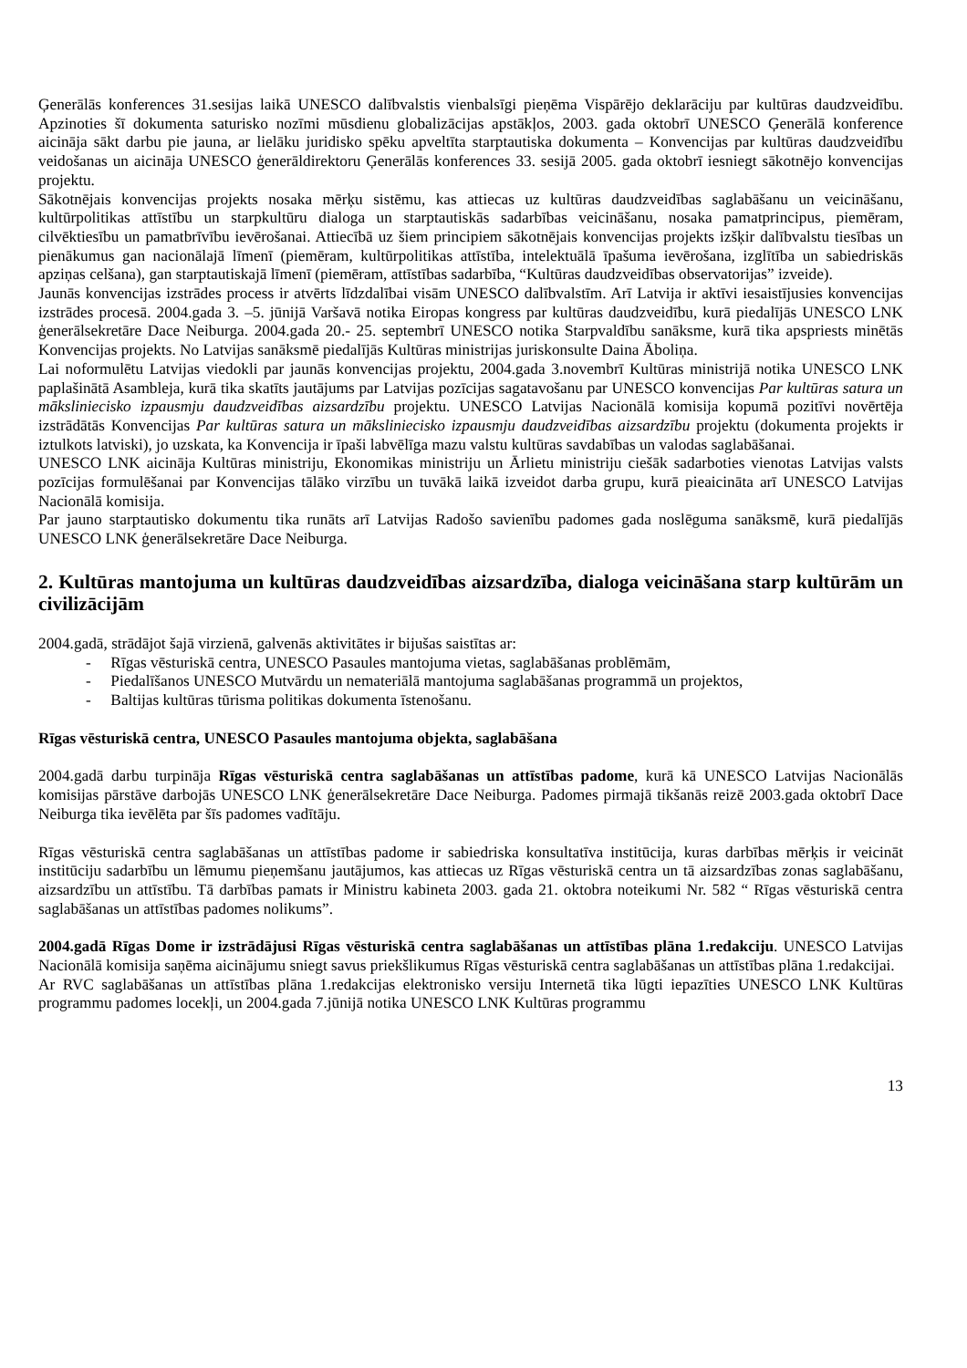Ģenerālās konferences 31.sesijas laikā UNESCO dalībvalstis vienbalsīgi pieņēma Vispārējo deklarāciju par kultūras daudzveidību. Apzinoties šī dokumenta saturisko nozīmi mūsdienu globalizācijas apstākļos, 2003. gada oktobrī UNESCO Ģenerālā konference aicināja sākt darbu pie jauna, ar lielāku juridisko spēku apveltīta starptautiska dokumenta – Konvencijas par kultūras daudzveidību veidošanas un aicināja UNESCO ģenerāldirektoru Ģenerālās konferences 33. sesijā 2005. gada oktobrī iesniegt sākotnējo konvencijas projektu.
Sākotnējais konvencijas projekts nosaka mērķu sistēmu, kas attiecas uz kultūras daudzveidības saglabāšanu un veicināšanu, kultūrpolitikas attīstību un starpkultūru dialoga un starptautiskās sadarbības veicināšanu, nosaka pamatprincipus, piemēram, cilvēktiesību un pamatbrīvību ievērošanai. Attiecībā uz šiem principiem sākotnējais konvencijas projekts izšķir dalībvalstu tiesības un pienākumus gan nacionālajā līmenī (piemēram, kultūrpolitikas attīstība, intelektuālā īpašuma ievērošana, izglītība un sabiedriskās apziņas celšana), gan starptautiskajā līmenī (piemēram, attīstības sadarbība, “Kultūras daudzveidības observatorijas” izveide).
Jaunās konvencijas izstrādes process ir atvērts līdzdalībai visām UNESCO dalībvalstīm. Arī Latvija ir aktīvi iesaistījusies konvencijas izstrādes procesā. 2004.gada 3. –5. jūnijā Varšavā notika Eiropas kongress par kultūras daudzveidību, kurā piedalījās UNESCO LNK ģenerālsekretāre Dace Neiburga. 2004.gada 20.- 25. septembrī UNESCO notika Starpvaldību sanāksme, kurā tika apspriests minētās Konvencijas projekts. No Latvijas sanāksmē piedalījās Kultūras ministrijas juriskonsulte Daina Āboliņa.
Lai noformulētu Latvijas viedokli par jaunās konvencijas projektu, 2004.gada 3.novembrī Kultūras ministrijā notika UNESCO LNK paplašinātā Asambleja, kurā tika skatīts jautājums par Latvijas pozīcijas sagatavošanu par UNESCO konvencijas Par kultūras satura un mākslinieciskо izpausmju daudzveidības aizsardzību projektu. UNESCO Latvijas Nacionālā komisija kopumā pozitīvi novērtēja izstrādātās Konvencijas Par kultūras satura un mākslinieciskо izpausmju daudzveidības aizsardzību projektu (dokumenta projekts ir iztulkots latviski), jo uzskata, ka Konvencija ir īpaši labvēlīga mazu valstu kultūras savdabības un valodas saglabāšanai.
UNESCO LNK aicināja Kultūras ministriju, Ekonomikas ministriju un Ārlietu ministriju ciešāk sadarboties vienotas Latvijas valsts pozīcijas formulēšanai par Konvencijas tālāko virzību un tuvākā laikā izveidot darba grupu, kurā pieaicināta arī UNESCO Latvijas Nacionālā komisija.
Par jauno starptautisko dokumentu tika runāts arī Latvijas Radošo savienību padomes gada noslēguma sanāksmē, kurā piedalījās UNESCO LNK ģenerālsekretāre Dace Neiburga.
2. Kultūras mantojuma un kultūras daudzveidības aizsardzība, dialoga veicināšana starp kultūrām un civilizācijām
2004.gadā, strādājot šajā virzienā, galvenās aktivitātes ir bijušas saistītas ar:
- Rīgas vēsturiskā centra, UNESCO Pasaules mantojuma vietas, saglabāšanas problēmām,
- Piedalīšanos UNESCO Mutvārdu un nemateriālā mantojuma saglabāšanas programmā un projektos,
- Baltijas kultūras tūrisma politikas dokumenta īstenošanu.
Rīgas vēsturiskā centra, UNESCO Pasaules mantojuma objekta, saglabāšana
2004.gadā darbu turpināja Rīgas vēsturiskā centra saglabāšanas un attīstības padome, kurā kā UNESCO Latvijas Nacionālās komisijas pārstāve darbojās UNESCO LNK ģenerālsekretāre Dace Neiburga. Padomes pirmajā tikšanās reizē 2003.gada oktobrī Dace Neiburga tika ievēlēta par šīs padomes vadītāju.
Rīgas vēsturiskā centra saglabāšanas un attīstības padome ir sabiedriska konsultatīva institūcija, kuras darbības mērķis ir veicināt institūciju sadarbību un lēmumu pieņemšanu jautājumos, kas attiecas uz Rīgas vēsturiskā centra un tā aizsardzības zonas saglabāšanu, aizsardzību un attīstību. Tā darbības pamats ir Ministru kabineta 2003. gada 21. oktobra noteikumi Nr. 582 “ Rīgas vēsturiskā centra saglabāšanas un attīstības padomes nolikums”.
2004.gadā Rīgas Dome ir izstrādājusi Rīgas vēsturiskā centra saglabāšanas un attīstības plāna 1.redakciju. UNESCO Latvijas Nacionālā komisija saņēma aicinājumu sniegt savus priekšlikumus Rīgas vēsturiskā centra saglabāšanas un attīstības plāna 1.redakcijai.
Ar RVC saglabāšanas un attīstības plāna 1.redakcijas elektronisko versiju Internetā tika lūgti iepazīties UNESCO LNK Kultūras programmu padomes locekļi, un 2004.gada 7.jūnijā notika UNESCO LNK Kultūras programmu
13